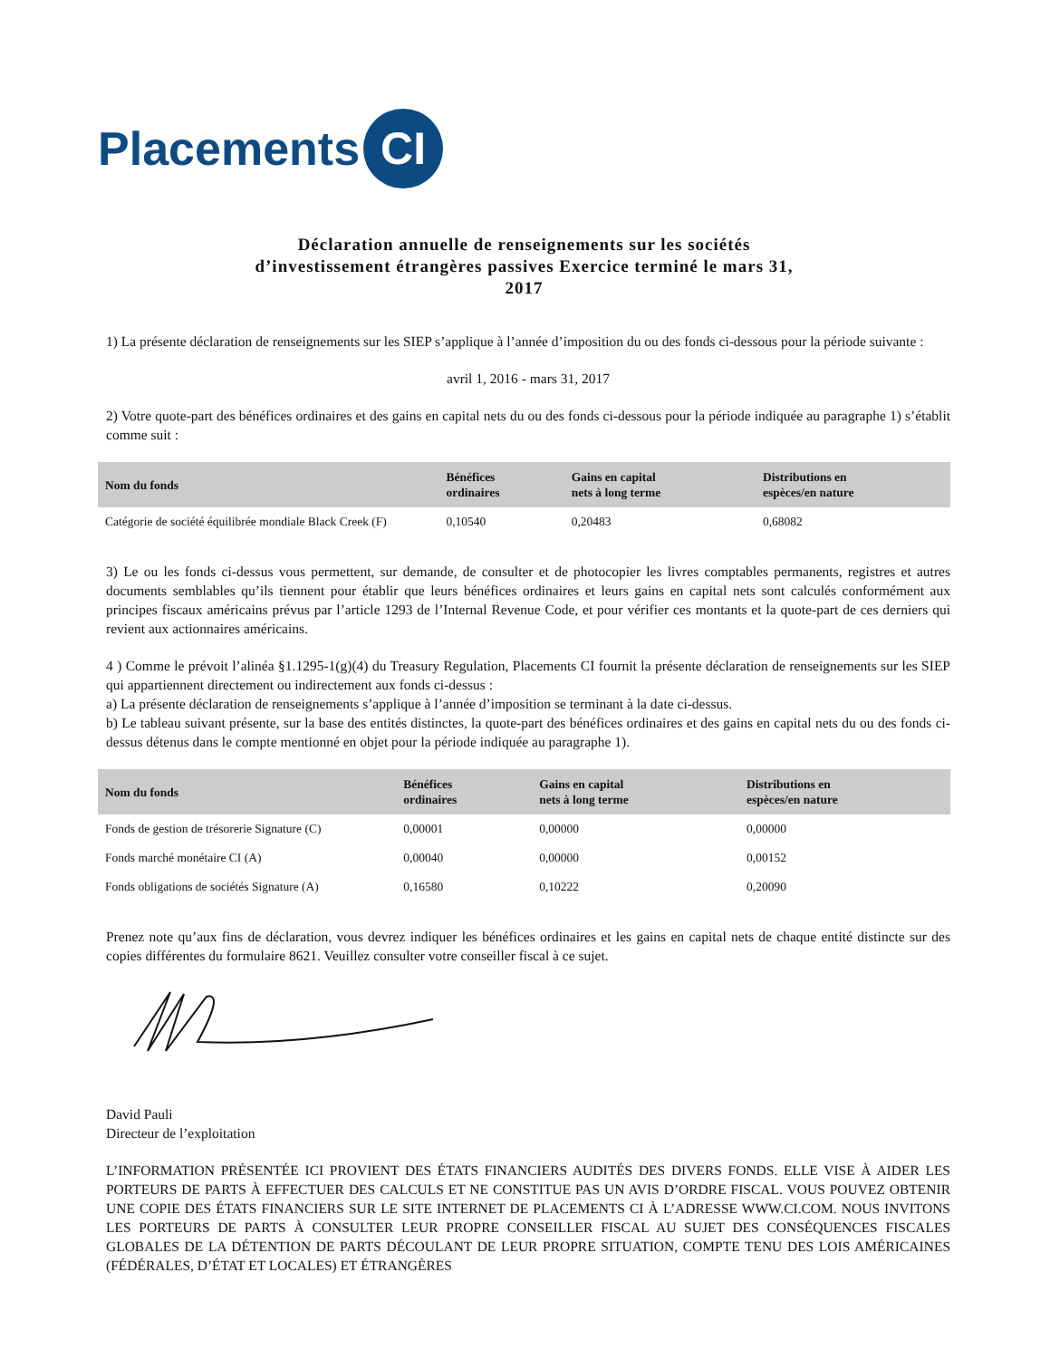Placements CI
Déclaration annuelle de renseignements sur les sociétés
d’investissement étrangères passives Exercice terminé le mars 31,
2017
1) La présente déclaration de renseignements sur les SIEP s’applique à l’année d’imposition du ou des fonds ci-dessous pour la période suivante :
avril 1, 2016 - mars 31, 2017
2) Votre quote-part des bénéfices ordinaires et des gains en capital nets du ou des fonds ci-dessous pour la période indiquée au paragraphe 1) s’établit comme suit :
| Nom du fonds | Bénéfices ordinaires | Gains en capital nets à long terme | Distributions en espèces/en nature |
| --- | --- | --- | --- |
| Catégorie de société équilibrée mondiale Black Creek (F) | 0,10540 | 0,20483 | 0,68082 |
3) Le ou les fonds ci-dessus vous permettent, sur demande, de consulter et de photocopier les livres comptables permanents, registres et autres documents semblables qu’ils tiennent pour établir que leurs bénéfices ordinaires et leurs gains en capital nets sont calculés conformément aux principes fiscaux américains prévus par l’article 1293 de l’Internal Revenue Code, et pour vérifier ces montants et la quote-part de ces derniers qui revient aux actionnaires américains.
4 ) Comme le prévoit l’alinéa §1.1295-1(g)(4) du Treasury Regulation, Placements CI fournit la présente déclaration de renseignements sur les SIEP qui appartiennent directement ou indirectement aux fonds ci-dessus :
a) La présente déclaration de renseignements s’applique à l’année d’imposition se terminant à la date ci-dessus.
b) Le tableau suivant présente, sur la base des entités distinctes, la quote-part des bénéfices ordinaires et des gains en capital nets du ou des fonds ci-dessus détenus dans le compte mentionné en objet pour la période indiquée au paragraphe 1).
| Nom du fonds | Bénéfices ordinaires | Gains en capital nets à long terme | Distributions en espèces/en nature |
| --- | --- | --- | --- |
| Fonds de gestion de trésorerie Signature (C) | 0,00001 | 0,00000 | 0,00000 |
| Fonds marché monétaire CI (A) | 0,00040 | 0,00000 | 0,00152 |
| Fonds obligations de sociétés Signature (A) | 0,16580 | 0,10222 | 0,20090 |
Prenez note qu’aux fins de déclaration, vous devrez indiquer les bénéfices ordinaires et les gains en capital nets de chaque entité distincte sur des copies différentes du formulaire 8621. Veuillez consulter votre conseiller fiscal à ce sujet.
David Pauli
Directeur de l’exploitation
L’INFORMATION PRÉSENTÉE ICI PROVIENT DES ÉTATS FINANCIERS AUDITÉS DES DIVERS FONDS. ELLE VISE À AIDER LES PORTEURS DE PARTS À EFFECTUER DES CALCULS ET NE CONSTITUE PAS UN AVIS D’ORDRE FISCAL. VOUS POUVEZ OBTENIR UNE COPIE DES ÉTATS FINANCIERS SUR LE SITE INTERNET DE PLACEMENTS CI À L’ADRESSE WWW.CI.COM. NOUS INVITONS LES PORTEURS DE PARTS À CONSULTER LEUR PROPRE CONSEILLER FISCAL AU SUJET DES CONSÉQUENCES FISCALES GLOBALES DE LA DÉTENTION DE PARTS DÉCOULANT DE LEUR PROPRE SITUATION, COMPTE TENU DES LOIS AMÉRICAINES (FÉDÉRALES, D’ÉTAT ET LOCALES) ET ÉTRANGÈRES